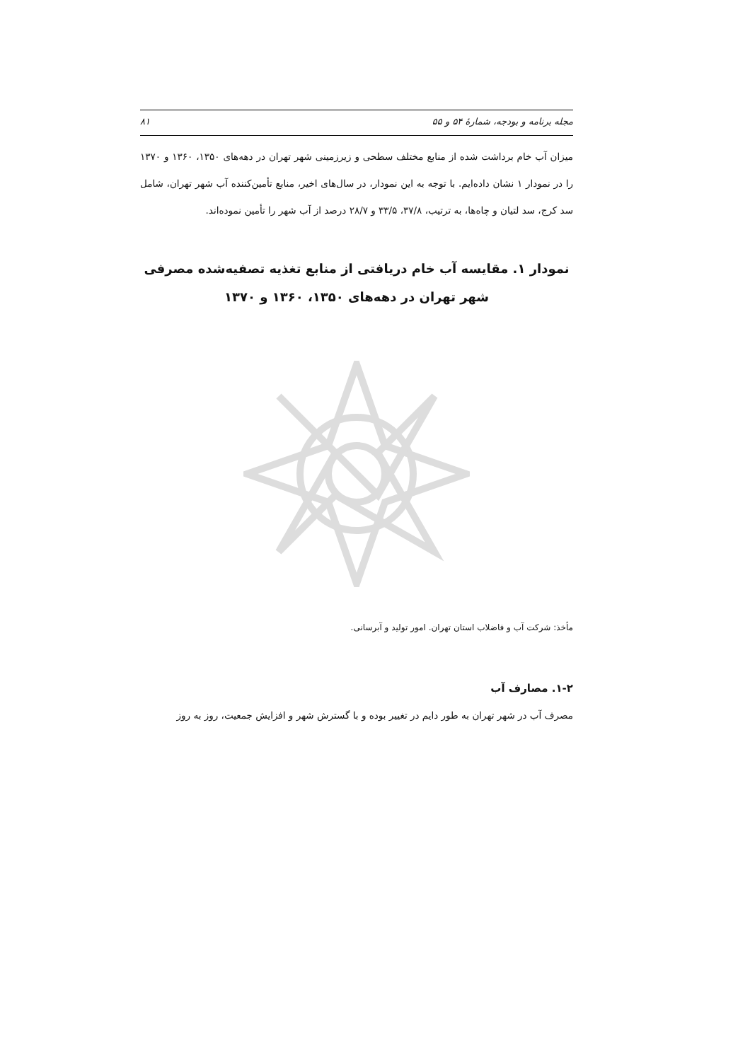مجله برنامه و بودجه، شمارهٔ ۵۴ و ۵۵ ۸۱
میزان آب خام برداشت شده از منابع مختلف سطحی و زیرزمینی شهر تهران در دهه‌های ۱۳۵۰، ۱۳۶۰ و ۱۳۷۰ را در نمودار ۱ نشان داده‌ایم. با توجه به این نمودار، در سال‌های اخیر، منابع تأمین‌کننده آب شهر تهران، شامل سد کرج، سد لتیان و چاه‌ها، به ترتیب، ۳۷/۸، ۳۳/۵ و ۲۸/۷ درصد از آب شهر را تأمین نموده‌اند.
نمودار ۱. مقایسه آب خام دریافتی از منابع تغذیه تصفیه‌شده مصرفی شهر تهران در دهه‌های ۱۳۵۰، ۱۳۶۰ و ۱۳۷۰
مأخذ: شرکت آب و فاضلاب استان تهران. امور تولید و آبرسانی.
۱-۲. مصارف آب
مصرف آب در شهر تهران به طور دایم در تغییر بوده و با گسترش شهر و افزایش جمعیت، روز به روز